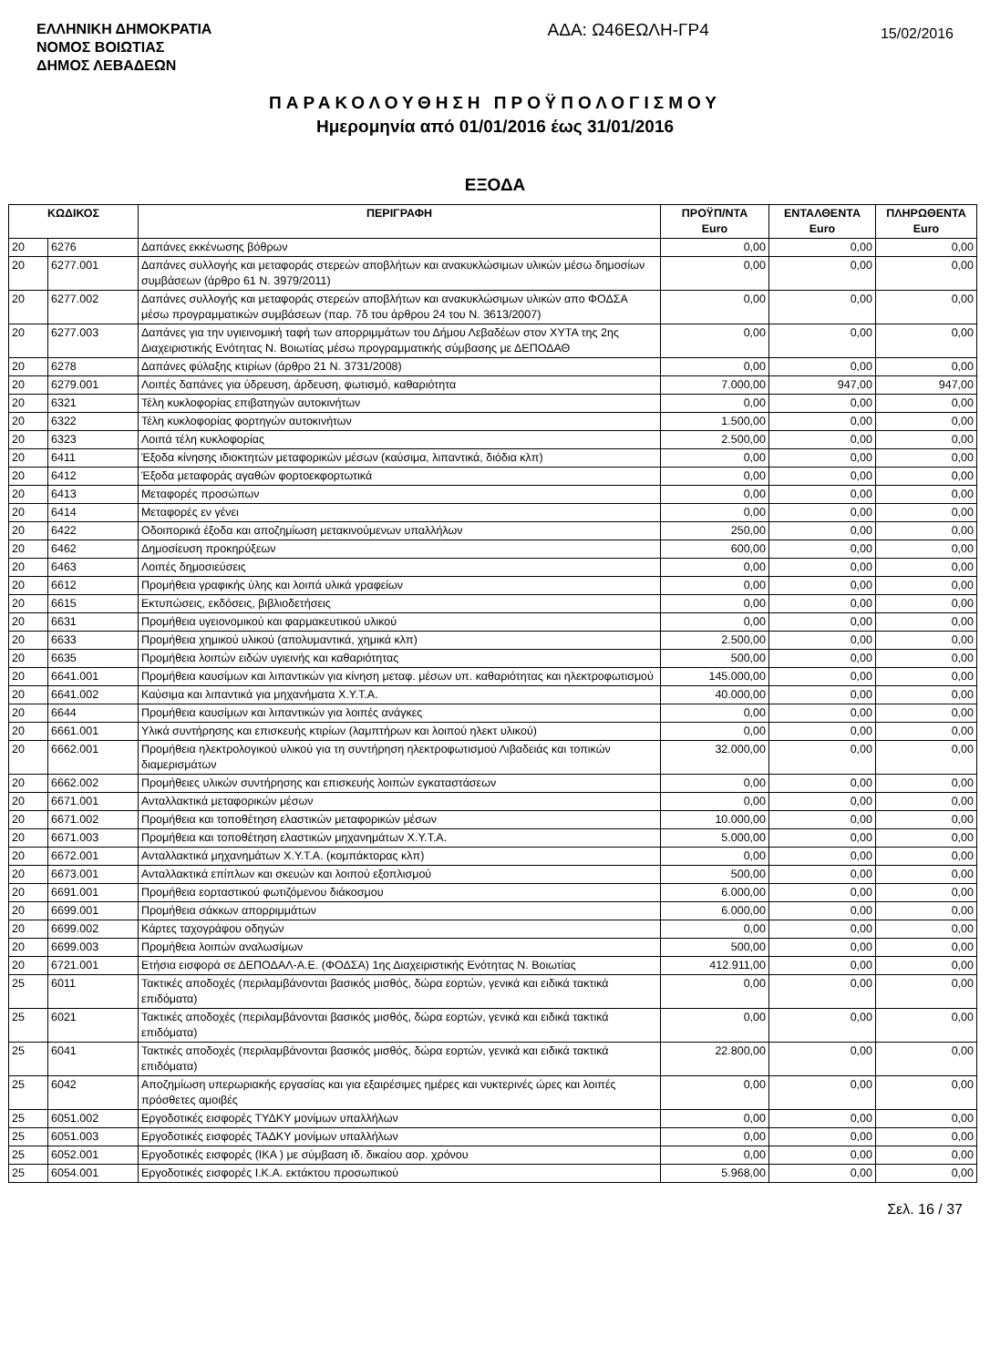ΕΛΛΗΝΙΚΗ ΔΗΜΟΚΡΑΤΙΑ
ΝΟΜΟΣ ΒΟΙΩΤΙΑΣ
ΔΗΜΟΣ ΛΕΒΑΔΕΩΝ
ΑΔΑ: Ω46ΕΩΛΗ-ΓΡ4
15/02/2016
ΠΑΡΑΚΟΛΟΥΘΗΣΗ ΠΡΟΫΠΟΛΟΓΙΣΜΟΥ
Ημερομηνία από 01/01/2016 έως 31/01/2016
ΕΞΟΔΑ
| ΚΩΔΙΚΟΣ | | ΠΕΡΙΓΡΑΦΗ | ΠΡΟΫΠ/ΝΤΑ Euro | ΕΝΤΑΛΘΕΝΤΑ Euro | ΠΛΗΡΩΘΕΝΤΑ Euro |
| --- | --- | --- | --- | --- | --- |
| 20 | 6276 | Δαπάνες εκκένωσης βόθρων | 0,00 | 0,00 | 0,00 |
| 20 | 6277.001 | Δαπάνες συλλογής και μεταφοράς στερεών αποβλήτων και ανακυκλώσιμων υλικών μέσω δημοσίων συμβάσεων (άρθρο 61 Ν. 3979/2011) | 0,00 | 0,00 | 0,00 |
| 20 | 6277.002 | Δαπάνες συλλογής και μεταφοράς στερεών αποβλήτων και ανακυκλώσιμων υλικών απο ΦΟΔΣΑ μέσω προγραμματικών συμβάσεων (παρ. 7δ του άρθρου 24 του Ν. 3613/2007) | 0,00 | 0,00 | 0,00 |
| 20 | 6277.003 | Δαπάνες για την υγιεινομική ταφή των απορριμμάτων του Δήμου Λεβαδέων στον ΧΥΤΑ της 2ης Διαχειριστικής Ενότητας Ν. Βοιωτίας μέσω προγραμματικής σύμβασης με ΔΕΠΟΔΑΘ | 0,00 | 0,00 | 0,00 |
| 20 | 6278 | Δαπάνες φύλαξης κτιρίων (άρθρο 21 Ν. 3731/2008) | 0,00 | 0,00 | 0,00 |
| 20 | 6279.001 | Λοιπές δαπάνες για ύδρευση, άρδευση, φωτισμό, καθαριότητα | 7.000,00 | 947,00 | 947,00 |
| 20 | 6321 | Τέλη κυκλοφορίας επιβατηγών αυτοκινήτων | 0,00 | 0,00 | 0,00 |
| 20 | 6322 | Τέλη κυκλοφορίας φορτηγών αυτοκινήτων | 1.500,00 | 0,00 | 0,00 |
| 20 | 6323 | Λοιπά τέλη κυκλοφορίας | 2.500,00 | 0,00 | 0,00 |
| 20 | 6411 | Έξοδα κίνησης ιδιοκτητών μεταφορικών μέσων (καύσιμα, λιπαντικά, διόδια κλπ) | 0,00 | 0,00 | 0,00 |
| 20 | 6412 | Έξοδα μεταφοράς αγαθών φορτοεκφορτωτικά | 0,00 | 0,00 | 0,00 |
| 20 | 6413 | Μεταφορές προσώπων | 0,00 | 0,00 | 0,00 |
| 20 | 6414 | Μεταφορές εν γένει | 0,00 | 0,00 | 0,00 |
| 20 | 6422 | Οδοιπορικά έξοδα και αποζημίωση μετακινούμενων υπαλλήλων | 250,00 | 0,00 | 0,00 |
| 20 | 6462 | Δημοσίευση προκηρύξεων | 600,00 | 0,00 | 0,00 |
| 20 | 6463 | Λοιπές δημοσιεύσεις | 0,00 | 0,00 | 0,00 |
| 20 | 6612 | Προμήθεια γραφικής ύλης και λοιπά υλικά γραφείων | 0,00 | 0,00 | 0,00 |
| 20 | 6615 | Εκτυπώσεις, εκδόσεις, βιβλιοδετήσεις | 0,00 | 0,00 | 0,00 |
| 20 | 6631 | Προμήθεια υγειονομικού και φαρμακευτικού υλικού | 0,00 | 0,00 | 0,00 |
| 20 | 6633 | Προμήθεια χημικού υλικού (απολυμαντικά, χημικά κλπ) | 2.500,00 | 0,00 | 0,00 |
| 20 | 6635 | Προμήθεια λοιπών ειδών υγιεινής και καθαριότητας | 500,00 | 0,00 | 0,00 |
| 20 | 6641.001 | Προμήθεια καυσίμων και λιπαντικών για κίνηση μεταφ. μέσων υπ. καθαριότητας και ηλεκτροφωτισμού | 145.000,00 | 0,00 | 0,00 |
| 20 | 6641.002 | Καύσιμα και λιπαντικά για μηχανήματα Χ.Υ.Τ.Α. | 40.000,00 | 0,00 | 0,00 |
| 20 | 6644 | Προμήθεια καυσίμων και λιπαντικών για λοιπές ανάγκες | 0,00 | 0,00 | 0,00 |
| 20 | 6661.001 | Υλικά συντήρησης και επισκευής κτιρίων (λαμπτήρων και λοιπού ηλεκτ υλικού) | 0,00 | 0,00 | 0,00 |
| 20 | 6662.001 | Προμήθεια ηλεκτρολογικού υλικού για τη συντήρηση ηλεκτροφωτισμού Λιβαδειάς και τοπικών διαμερισμάτων | 32.000,00 | 0,00 | 0,00 |
| 20 | 6662.002 | Προμήθειες υλικών συντήρησης και επισκευής λοιπών εγκαταστάσεων | 0,00 | 0,00 | 0,00 |
| 20 | 6671.001 | Ανταλλακτικά μεταφορικών μέσων | 0,00 | 0,00 | 0,00 |
| 20 | 6671.002 | Προμήθεια και τοποθέτηση ελαστικών μεταφορικών μέσων | 10.000,00 | 0,00 | 0,00 |
| 20 | 6671.003 | Προμήθεια και τοποθέτηση ελαστικών μηχανημάτων Χ.Υ.Τ.Α. | 5.000,00 | 0,00 | 0,00 |
| 20 | 6672.001 | Ανταλλακτικά μηχανημάτων Χ.Υ.Τ.Α. (κομπάκτορας κλπ) | 0,00 | 0,00 | 0,00 |
| 20 | 6673.001 | Ανταλλακτικά επίπλων και σκευών και λοιπού εξοπλισμού | 500,00 | 0,00 | 0,00 |
| 20 | 6691.001 | Προμήθεια εορταστικού φωτιζόμενου διάκοσμου | 6.000,00 | 0,00 | 0,00 |
| 20 | 6699.001 | Προμήθεια σάκκων απορριμμάτων | 6.000,00 | 0,00 | 0,00 |
| 20 | 6699.002 | Κάρτες ταχογράφου οδηγών | 0,00 | 0,00 | 0,00 |
| 20 | 6699.003 | Προμήθεια λοιπών αναλωσίμων | 500,00 | 0,00 | 0,00 |
| 20 | 6721.001 | Ετήσια εισφορά σε ΔΕΠΟΔΑΛ-Α.Ε. (ΦΟΔΣΑ) 1ης Διαχειριστικής Ενότητας Ν. Βοιωτίας | 412.911,00 | 0,00 | 0,00 |
| 25 | 6011 | Τακτικές αποδοχές (περιλαμβάνονται βασικός μισθός, δώρα εορτών, γενικά και ειδικά τακτικά επιδόματα) | 0,00 | 0,00 | 0,00 |
| 25 | 6021 | Τακτικές αποδοχές (περιλαμβάνονται βασικός μισθός, δώρα εορτών, γενικά και ειδικά τακτικά επιδόματα) | 0,00 | 0,00 | 0,00 |
| 25 | 6041 | Τακτικές αποδοχές (περιλαμβάνονται βασικός μισθός, δώρα εορτών, γενικά και ειδικά τακτικά επιδόματα) | 22.800,00 | 0,00 | 0,00 |
| 25 | 6042 | Αποζημίωση υπερωριακής εργασίας και για εξαιρέσιμες ημέρες και νυκτερινές ώρες και λοιπές πρόσθετες αμοιβές | 0,00 | 0,00 | 0,00 |
| 25 | 6051.002 | Εργοδοτικές εισφορές ΤΥΔΚΥ μονίμων υπαλλήλων | 0,00 | 0,00 | 0,00 |
| 25 | 6051.003 | Εργοδοτικές εισφορές ΤΑΔΚΥ μονίμων υπαλλήλων | 0,00 | 0,00 | 0,00 |
| 25 | 6052.001 | Εργοδοτικές εισφορές (ΙΚΑ ) με σύμβαση ιδ. δικαίου αορ. χρόνου | 0,00 | 0,00 | 0,00 |
| 25 | 6054.001 | Εργοδοτικές εισφορές Ι.Κ.Α. εκτάκτου προσωπικού | 5.968,00 | 0,00 | 0,00 |
Σελ. 16 / 37